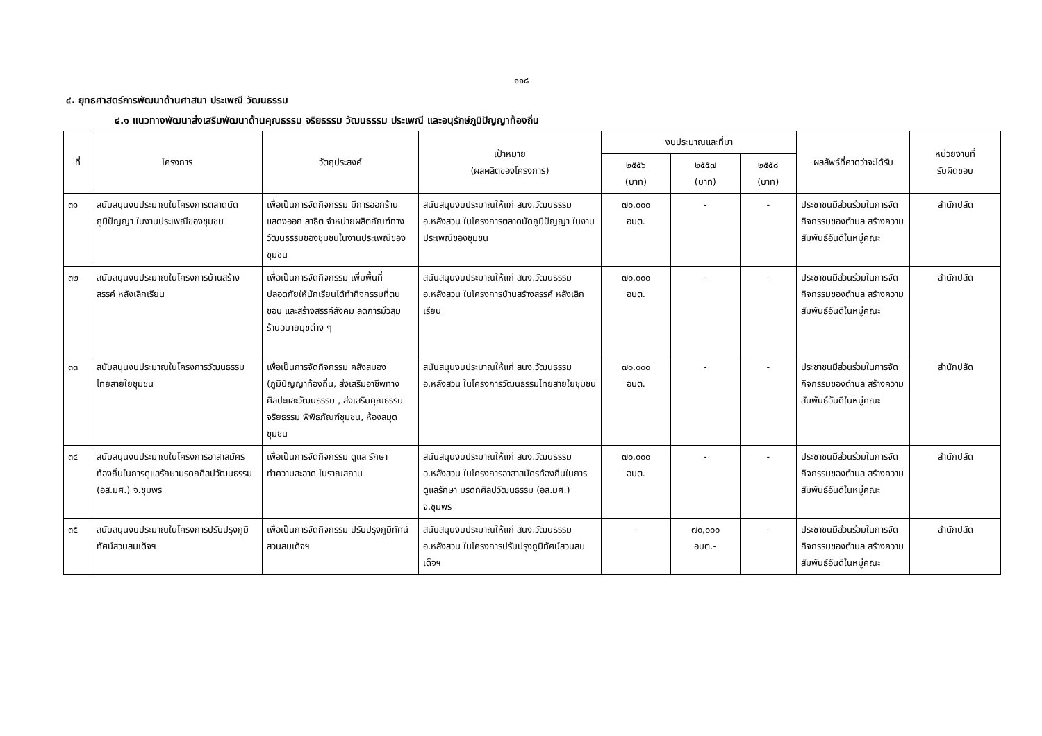๑๑๘
๔. ยุทธศาสตร์การพัฒนาด้านศาสนา ประเพณี วัฒนธรรม
๔.๑ แนวทางพัฒนาส่งเสริมพัฒนาด้านคุณธรรม จริยธรรม วัฒนธรรม ประเพณี และอนุรักษ์ภูมิปัญญาท้องถิ่น
| ที่ | โครงการ | วัตถุประสงค์ | เป้าหมาย (ผลผลิตของโครงการ) | งบประมาณและที่มา | | | ผลลัพธ์ที่คาดว่าจะได้รับ | หน่วยงานที่ รับผิดชอบ |
| --- | --- | --- | --- | --- | --- | --- | --- | --- |
| | | | | ๒๕๕๖ (บาท) | ๒๕๕๗ (บาท) | ๒๕๕๘ (บาท) | | |
| ๓๑ | สนับสนุนงบประมาณในโครงการตลาดนัดภูมิปัญญา ในงานประเพณีของชุมชน | เพื่อเป็นการจัดกิจกรรม มีการออกร้านแสดงออก สาธิต จำหน่ายผลิตภัณฑ์ทางวัฒนธรรมของชุมชนในงานประเพณีของชุมชน | สนับสนุนงบประมาณให้แก่ สนง.วัฒนธรรม อ.หลังสวน ในโครงการตลาดนัดภูมิปัญญา ในงานประเพณีของชุมชน | ๗๐,๐๐๐ อบต. | - | - | ประชาชนมีส่วนร่วมในการจัดกิจกรรมของตำบล สร้างความสัมพันธ์อันดีในหมู่คณะ | สำนักปลัด |
| ๓๒ | สนับสนุนงบประมาณในโครงการบ้านสร้างสรรค์ หลังเลิกเรียน | เพื่อเป็นการจัดกิจกรรม เพิ่มพื้นที่ปลอดภัยให้นักเรียนได้ทำกิจกรรมที่ตนชอบ และสร้างสรรค์สังคม ลดการมั่วสุม ร้านอบายมุขต่าง ๆ | สนับสนุนงบประมาณให้แก่ สนง.วัฒนธรรม อ.หลังสวน ในโครงการบ้านสร้างสรรค์ หลังเลิกเรียน | ๗๐,๐๐๐ อบต. | - | - | ประชาชนมีส่วนร่วมในการจัดกิจกรรมของตำบล สร้างความสัมพันธ์อันดีในหมู่คณะ | สำนักปลัด |
| ๓๓ | สนับสนุนงบประมาณในโครงการวัฒนธรรมไทยสายใยชุมชน | เพื่อเป็นการจัดกิจกรรม คลังสมอง (ภูมิปัญญาท้องถิ่น, ส่งเสริมอาชีพทางศิลปะและวัฒนธรรม , ส่งเสริมคุณธรรม จริยธรรม พิพิธภัณฑ์ชุมชน, ห้องสมุดชุมชน | สนับสนุนงบประมาณให้แก่ สนง.วัฒนธรรม อ.หลังสวน ในโครงการวัฒนธรรมไทยสายใยชุมชน | ๗๐,๐๐๐ อบต. | - | - | ประชาชนมีส่วนร่วมในการจัดกิจกรรมของตำบล สร้างความสัมพันธ์อันดีในหมู่คณะ | สำนักปลัด |
| ๓๔ | สนับสนุนงบประมาณในโครงการอาสาสมัครท้องถิ่นในการดูแลรักษามรดกศิลปวัฒนธรรม (อส.มศ.) จ.ชุมพร | เพื่อเป็นการจัดกิจกรรม ดูแล รักษา ทำความสะอาด โบราณสถาน | สนับสนุนงบประมาณให้แก่ สนง.วัฒนธรรม อ.หลังสวน ในโครงการอาสาสมัครท้องถิ่นในการดูแลรักษา มรดกศิลปวัฒนธรรม (อส.มศ.) จ.ชุมพร | ๗๐,๐๐๐ อบต. | - | - | ประชาชนมีส่วนร่วมในการจัดกิจกรรมของตำบล สร้างความสัมพันธ์อันดีในหมู่คณะ | สำนักปลัด |
| ๓๕ | สนับสนุนงบประมาณในโครงการปรับปรุงภูมิทัศน์สวนสมเด็จฯ | เพื่อเป็นการจัดกิจกรรม ปรับปรุงภูมิทัศน์สวนสมเด็จฯ | สนับสนุนงบประมาณให้แก่ สนง.วัฒนธรรม อ.หลังสวน ในโครงการปรับปรุงภูมิทัศน์สวนสมเด็จฯ | - | ๗๐,๐๐๐ อบต.- | - | ประชาชนมีส่วนร่วมในการจัดกิจกรรมของตำบล สร้างความสัมพันธ์อันดีในหมู่คณะ | สำนักปลัด |